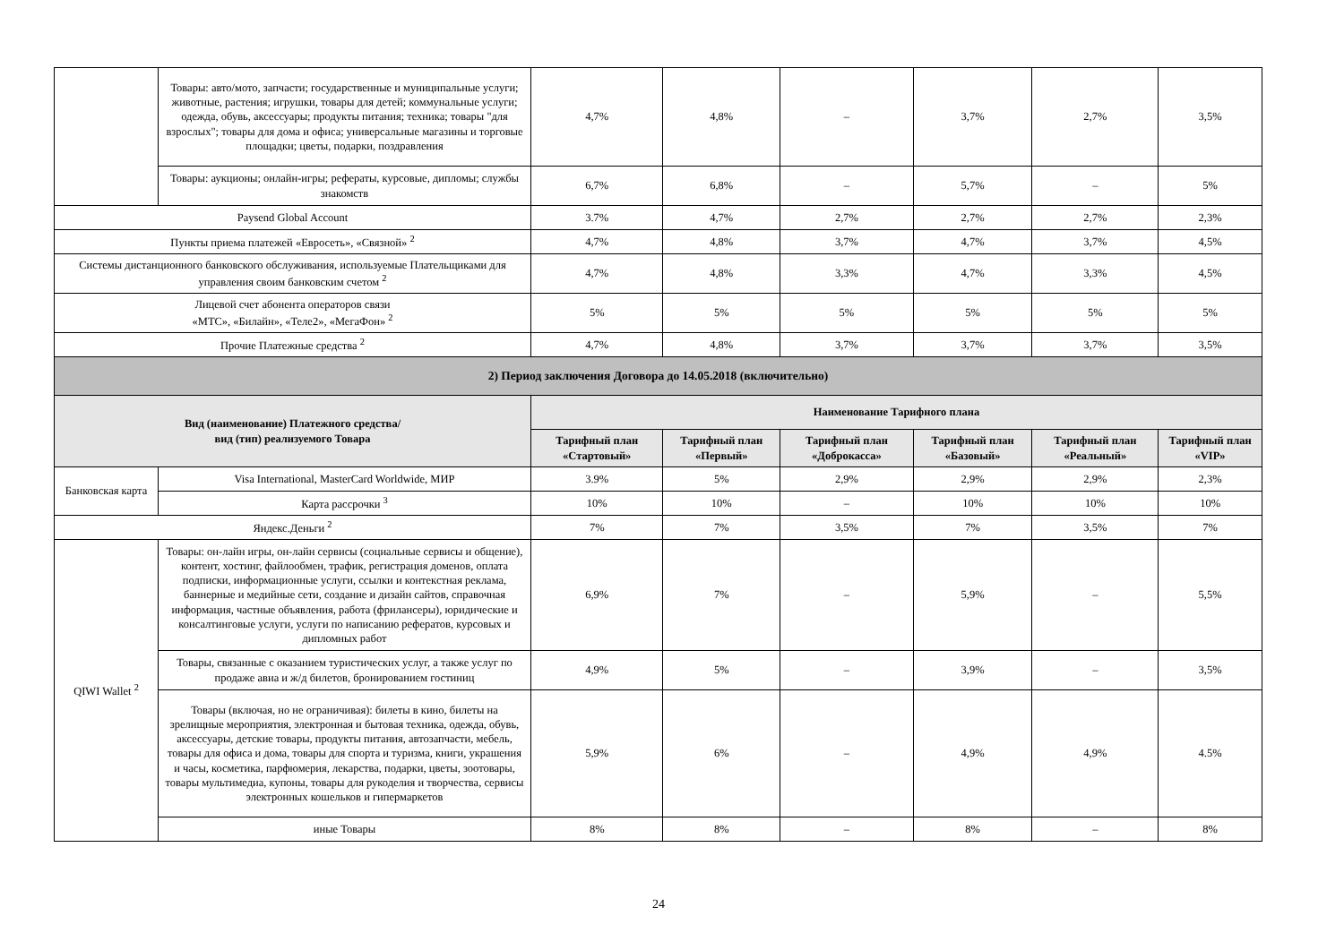| | Товары: авто/мото, запчасти; государственные и муниципальные услуги; животные, растения; игрушки, товары для детей; коммунальные услуги; одежда, обувь, аксессуары; продукты питания; техника; товары "для взрослых"; товары для дома и офиса; универсальные магазины и торговые площадки; цветы, подарки, поздравления | 4,7% | 4,8% | – | 3,7% | 2,7% | 3,5% |
| | Товары: аукционы; онлайн-игры; рефераты, курсовые, дипломы; службы знакомств | 6,7% | 6,8% | – | 5,7% | – | 5% |
| Paysend Global Account | | 3.7% | 4,7% | 2,7% | 2,7% | 2,7% | 2,3% |
| Пункты приема платежей «Евросеть», «Связной» <sup>2</sup> | | 4,7% | 4,8% | 3,7% | 4,7% | 3,7% | 4,5% |
| Системы дистанционного банковского обслуживания, используемые Плательщиками для управления своим банковским счетом <sup>2</sup> | | 4,7% | 4,8% | 3,3% | 4,7% | 3,3% | 4,5% |
| Лицевой счет абонента операторов связи «МТС», «Билайн», «Теле2», «МегаФон» <sup>2</sup> | | 5% | 5% | 5% | 5% | 5% | 5% |
| Прочие Платежные средства <sup>2</sup> | | 4,7% | 4,8% | 3,7% | 3,7% | 3,7% | 3,5% |
| 2) Период заключения Договора до 14.05.2018 (включительно) | | | | | | | |
| Вид (наименование) Платежного средства/ вид (тип) реализуемого Товара | | Наименование Тарифного плана | | | | | |
| | | Тарифный план «Стартовый» | Тарифный план «Первый» | Тарифный план «Доброкасса» | Тарифный план «Базовый» | Тарифный план «Реальный» | Тарифный план «VIP» |
| Банковская карта | Visa International, MasterCard Worldwide, МИР | 3.9% | 5% | 2,9% | 2,9% | 2,9% | 2,3% |
| | Карта рассрочки <sup>3</sup> | 10% | 10% | – | 10% | 10% | 10% |
| Яндекс.Деньги <sup>2</sup> | | 7% | 7% | 3,5% | 7% | 3,5% | 7% |
| QIWI Wallet <sup>2</sup> | Товары: он-лайн игры, он-лайн сервисы (социальные сервисы и общение), контент, хостинг, файлообмен, трафик, регистрация доменов, оплата подписки, информационные услуги, ссылки и контекстная реклама, баннерные и медийные сети, создание и дизайн сайтов, справочная информация, частные объявления, работа (фрилансеры), юридические и консалтинговые услуги, услуги по написанию рефератов, курсовых и дипломных работ | 6,9% | 7% | – | 5,9% | – | 5,5% |
| | Товары, связанные с оказанием туристических услуг, а также услуг по продаже авиа и ж/д билетов, бронированием гостиниц | 4,9% | 5% | – | 3,9% | – | 3,5% |
| | Товары (включая, но не ограничивая): билеты в кино, билеты на зрелищные мероприятия, электронная и бытовая техника, одежда, обувь, аксессуары, детские товары, продукты питания, автозапчасти, мебель, товары для офиса и дома, товары для спорта и туризма, книги, украшения и часы, косметика, парфюмерия, лекарства, подарки, цветы, зоотовары, товары мультимедиа, купоны, товары для рукоделия и творчества, сервисы электронных кошельков и гипермаркетов | 5,9% | 6% | – | 4,9% | 4,9% | 4.5% |
| | иные Товары | 8% | 8% | – | 8% | – | 8% |
24